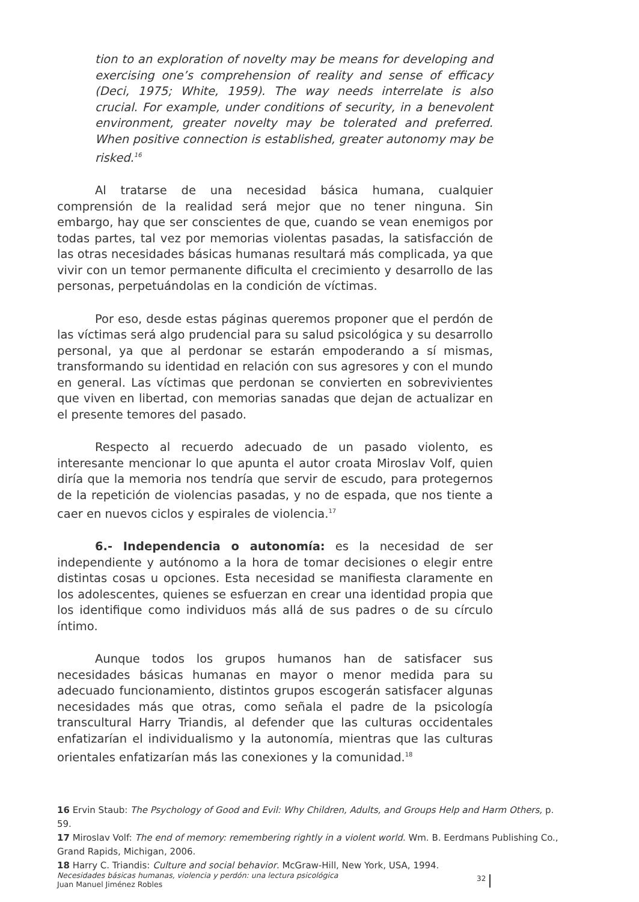tion to an exploration of novelty may be means for developing and exercising one’s comprehension of reality and sense of efficacy (Deci, 1975; White, 1959). The way needs interrelate is also crucial. For example, under conditions of security, in a benevolent environment, greater novelty may be tolerated and preferred. When positive connection is established, greater autonomy may be risked.<sup>16</sup>
Al tratarse de una necesidad básica humana, cualquier comprensión de la realidad será mejor que no tener ninguna. Sin embargo, hay que ser conscientes de que, cuando se vean enemigos por todas partes, tal vez por memorias violentas pasadas, la satisfacción de las otras necesidades básicas humanas resultará más complicada, ya que vivir con un temor permanente dificulta el crecimiento y desarrollo de las personas, perpetuándolas en la condición de víctimas.
Por eso, desde estas páginas queremos proponer que el perdón de las víctimas será algo prudencial para su salud psicológica y su desarrollo personal, ya que al perdonar se estarán empoderando a sí mismas, transformando su identidad en relación con sus agresores y con el mundo en general. Las víctimas que perdonan se convierten en sobrevivientes que viven en libertad, con memorias sanadas que dejan de actualizar en el presente temores del pasado.
Respecto al recuerdo adecuado de un pasado violento, es interesante mencionar lo que apunta el autor croata Miroslav Volf, quien diría que la memoria nos tendría que servir de escudo, para protegernos de la repetición de violencias pasadas, y no de espada, que nos tiente a caer en nuevos ciclos y espirales de violencia.<sup>17</sup>
6.- Independencia o autonomía: es la necesidad de ser independiente y autónomo a la hora de tomar decisiones o elegir entre distintas cosas u opciones. Esta necesidad se manifiesta claramente en los adolescentes, quienes se esfuerzan en crear una identidad propia que los identifique como individuos más allá de sus padres o de su círculo íntimo.
Aunque todos los grupos humanos han de satisfacer sus necesidades básicas humanas en mayor o menor medida para su adecuado funcionamiento, distintos grupos escogerán satisfacer algunas necesidades más que otras, como señala el padre de la psicología transcultural Harry Triandis, al defender que las culturas occidentales enfatizarían el individualismo y la autonomía, mientras que las culturas orientales enfatizarían más las conexiones y la comunidad.<sup>18</sup>
16 Ervin Staub: The Psychology of Good and Evil: Why Children, Adults, and Groups Help and Harm Others, p. 59.
17 Miroslav Volf: The end of memory: remembering rightly in a violent world. Wm. B. Eerdmans Publishing Co., Grand Rapids, Michigan, 2006.
18 Harry C. Triandis: Culture and social behavior. McGraw-Hill, New York, USA, 1994.
Necesidades básicas humanas, violencia y perdón: una lectura psicológica
Juan Manuel Jiménez Robles
32